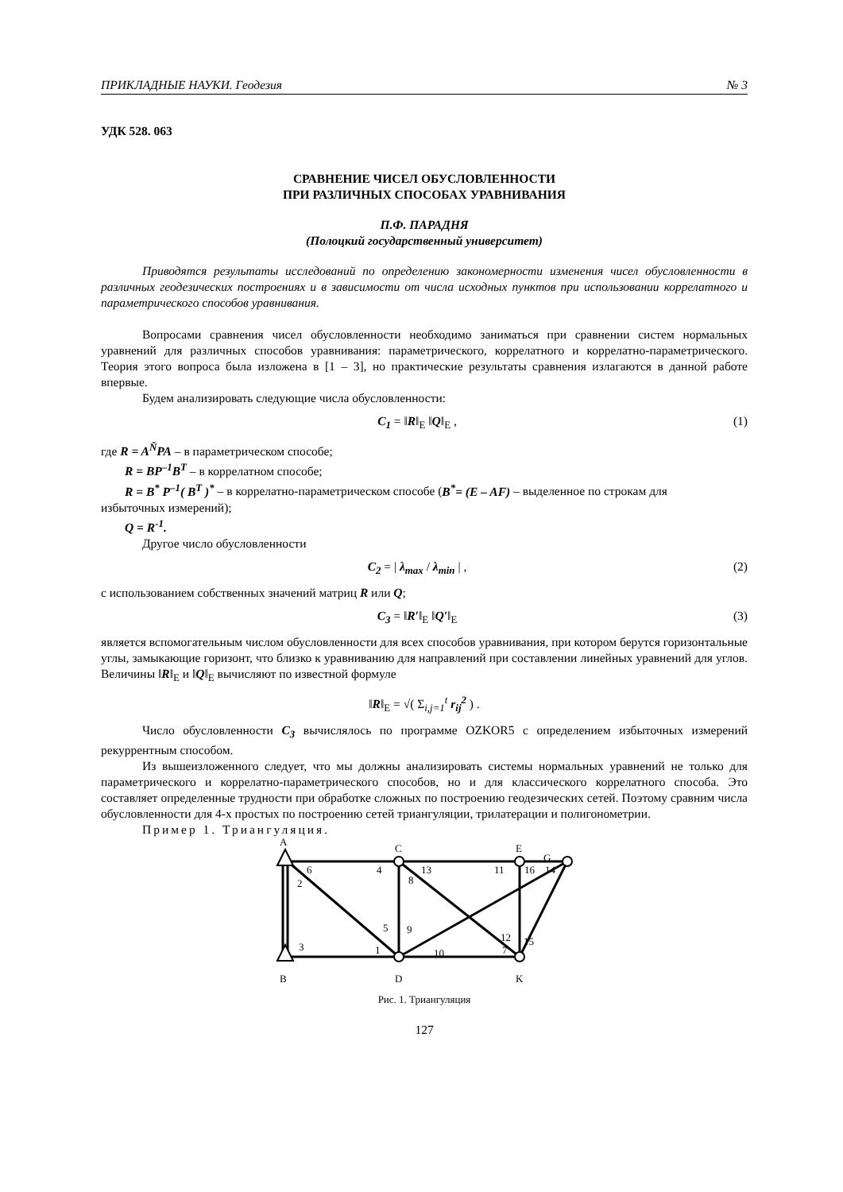ПРИКЛАДНЫЕ НАУКИ. Геодезия № 3
УДК 528. 063
СРАВНЕНИЕ ЧИСЕЛ ОБУСЛОВЛЕННОСТИ
ПРИ РАЗЛИЧНЫХ СПОСОБАХ УРАВНИВАНИЯ
П.Ф. ПАРАДНЯ
(Полоцкий государственный университет)
Приводятся результаты исследований по определению закономерности изменения чисел обусловленности в различных геодезических построениях и в зависимости от числа исходных пунктов при использовании коррелатного и параметрического способов уравнивания.
Вопросами сравнения чисел обусловленности необходимо заниматься при сравнении систем нормальных уравнений для различных способов уравнивания: параметрического, коррелатного и коррелатно-параметрического. Теория этого вопроса была изложена в [1 – 3], но практические результаты сравнения излагаются в данной работе впервые.
Будем анализировать следующие числа обусловленности:
C<sub>1</sub> = ‖R‖<sub>E</sub> ‖Q‖<sub>E</sub> , (1)
где R = A<sup>Ň</sup>PA – в параметрическом способе;
R = BP<sup>–1</sup>B<sup>T</sup> – в коррелатном способе;
R = B<sup>*</sup> P<sup>–1</sup>( B<sup>T</sup> )<sup>*</sup> – в коррелатно-параметрическом способе (B<sup>*</sup>= (E – AF) – выделенное по строкам для
избыточных измерений);
Q = R<sup>-1</sup>.
Другое число обусловленности
C<sub>2</sub> = | λ<sub>max</sub> / λ<sub>min</sub> | , (2)
с использованием собственных значений матриц R или Q;
C<sub>3</sub> = ‖R′‖<sub>E</sub> ‖Q′‖<sub>E</sub> (3)
является вспомогательным числом обусловленности для всех способов уравнивания, при котором берутся горизонтальные углы, замыкающие горизонт, что близко к уравниванию для направлений при составлении линейных уравнений для углов. Величины ‖R‖<sub>E</sub> и ‖Q‖<sub>E</sub> вычисляют по известной формуле
‖R‖<sub>E</sub> = √( Σ<sub>i,j=1</sub><sup>t</sup> r<sub>ij</sub><sup>2</sup> ) .
Число обусловленности C<sub>3</sub> вычислялось по программе OZKOR5 с определением избыточных измерений рекуррентным способом.
Из вышеизложенного следует, что мы должны анализировать системы нормальных уравнений не только для параметрического и коррелатно-параметрического способов, но и для классического коррелатного способа. Это составляет определенные трудности при обработке сложных по построению геодезических сетей. Поэтому сравним числа обусловленности для 4-х простых по построению сетей триангуляции, трилатерации и полигонометрии.
Пример 1. Триангуляция.
A
C
E
G
B
D
K
6
2
4
8
13
11
16
14
5
9
12
15
3
1
10
7
Рис. 1. Триангуляция
127